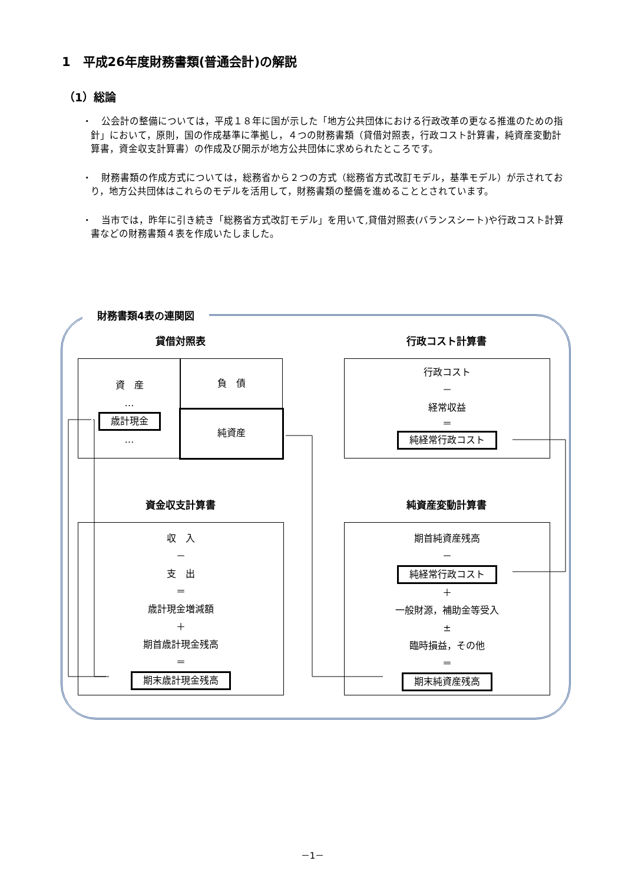1　平成26年度財務書類(普通会計)の解説
（1）総論
・　公会計の整備については，平成１８年に国が示した「地方公共団体における行政改革の更なる推進のための指針」において，原則，国の作成基準に準拠し，４つの財務書類（貸借対照表，行政コスト計算書，純資産変動計算書，資金収支計算書）の作成及び開示が地方公共団体に求められたところです。
・　財務書類の作成方式については，総務省から２つの方式（総務省方式改訂モデル，基準モデル）が示されており，地方公共団体はこれらのモデルを活用して，財務書類の整備を進めることとされています。
・　当市では，昨年に引き続き「総務省方式改訂モデル」を用いて,貸借対照表(バランスシート)や行政コスト計算書などの財務書類４表を作成いたしました。
財務書類4表の連関図
貸借対照表 行政コスト計算書
資　産
…
歳計現金
…
負　債
純資産
行政コスト
－
経常収益
＝
純経常行政コスト
資金収支計算書 純資産変動計算書
収　入
－
支　出
＝
歳計現金増減額
＋
期首歳計現金残高
＝
期末歳計現金残高
期首純資産残高
－
純経常行政コスト
＋
一般財源，補助金等受入
±
臨時損益，その他
＝
期末純資産残高
－1－